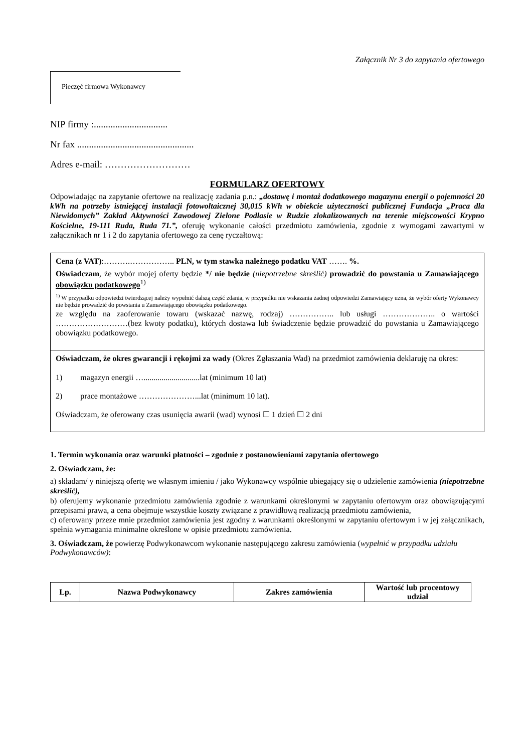Załącznik Nr 3 do zapytania ofertowego
Pieczęć firmowa Wykonawcy
NIP firmy :...............................
Nr fax .................................................
Adres e-mail: ………………………
FORMULARZ OFERTOWY
Odpowiadając na zapytanie ofertowe na realizację zadania p.n.: „dostawę i montaż dodatkowego magazynu energii o pojemności 20 kWh na potrzeby istniejącej instalacji fotowoltaicznej 30,015 kWh w obiekcie użyteczności publicznej Fundacja „Praca dla Niewidomych” Zakład Aktywności Zawodowej Zielone Podlasie w Rudzie zlokalizowanych na terenie miejscowości Krypno Kościelne, 19-111 Ruda, Ruda 71.”, oferuję wykonanie całości przedmiotu zamówienia, zgodnie z wymogami zawartymi w załącznikach nr 1 i 2 do zapytania ofertowego za cenę ryczałtową:
Cena (z VAT):……….…………….. PLN, w tym stawka należnego podatku VAT ……. %.
Oświadczam, że wybór mojej oferty będzie */ nie będzie (niepotrzebne skreślić) prowadzić do powstania u Zamawiającego obowiązku podatkowego<sup>1)</sup>
<sup>1)</sup> W przypadku odpowiedzi twierdzącej należy wypełnić dalszą część zdania, w przypadku nie wskazania żadnej odpowiedzi Zamawiający uzna, że wybór oferty Wykonawcy nie będzie prowadzić do powstania u Zamawiającego obowiązku podatkowego.
ze względu na zaoferowanie towaru (wskazać nazwę, rodzaj) …………….. lub usługi ……………….. o wartości ………………………(bez kwoty podatku), których dostawa lub świadczenie będzie prowadzić do powstania u Zamawiającego obowiązku podatkowego.
Oświadczam, że okres gwarancji i rękojmi za wady (Okres Zgłaszania Wad) na przedmiot zamówienia deklaruję na okres:
1) magazyn energii …............................lat (minimum 10 lat)
2) prace montażowe …………………...lat (minimum 10 lat).
Oświadczam, że oferowany czas usunięcia awarii (wad) wynosi ☐ 1 dzień ☐ 2 dni
1. Termin wykonania oraz warunki płatności – zgodnie z postanowieniami zapytania ofertowego
2. Oświadczam, że:
a) składam/ y niniejszą ofertę we własnym imieniu / jako Wykonawcy wspólnie ubiegający się o udzielenie zamówienia (niepotrzebne skreślić),
b) oferujemy wykonanie przedmiotu zamówienia zgodnie z warunkami określonymi w zapytaniu ofertowym oraz obowiązującymi przepisami prawa, a cena obejmuje wszystkie koszty związane z prawidłową realizacją przedmiotu zamówienia,
c) oferowany przeze mnie przedmiot zamówienia jest zgodny z warunkami określonymi w zapytaniu ofertowym i w jej załącznikach, spełnia wymagania minimalne określone w opisie przedmiotu zamówienia.
3. Oświadczam, że powierzę Podwykonawcom wykonanie następującego zakresu zamówienia (wypełnić w przypadku udziału Podwykonawców):
| Lp. | Nazwa Podwykonawcy | Zakres zamówienia | Wartość lub procentowy udział |
| --- | --- | --- | --- |